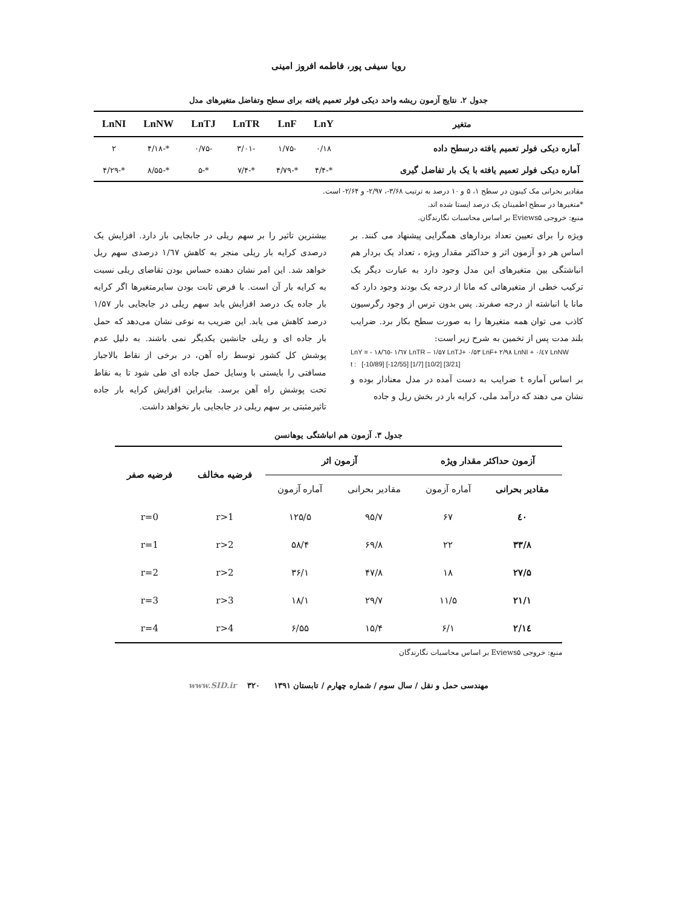رویا سیفی پور، فاطمه افروز امینی
جدول ۲. نتایج آزمون ریشه واحد دیکی فولر تعمیم یافته برای سطح وتفاضل متغیرهای مدل
| متغیر | LnY | LnF | LnTR | LnTJ | LnNW | LnNI |
| --- | --- | --- | --- | --- | --- | --- |
| آماره دیکی فولر تعمیم یافته درسطح داده | ۰/۱۸ | -۱/۷۵ | -۳/۰۱ | -۰/۷۵ | *-۴/۱۸ | ۲ |
| آماره دیکی فولر تعمیم یافته با یک بار تفاضل گیری | *-۴/۴ | *-۴/۷۹ | *-۷/۴ | *-۵ | *-۸/۵۵ | *-۴/۲۹ |
مقادیر بحرانی مک کینون در سطح ۱، ۵ و ۱۰ درصد به ترتیب ۳/۶۸-، ۲/۹۷- و ۲/۶۴- است.
*متغیرها در سطح اطمینان یک درصد ایستا شده اند.
منبع: خروجی Eviews۵ بر اساس محاسبات نگارندگان.
ویژه را برای تعیین تعداد بردارهای همگرایی پیشنهاد می کنند. بر اساس هر دو آزمون اثر و حداکثر مقدار ویژه ، تعداد یک بردار هم انباشتگی بین متغیرهای این مدل وجود دارد به عبارت دیگر یک ترکیب خطی از متغیرهائی که مانا از درجه یک بودند وجود دارد که مانا یا انباشته از درجه صفرند. پس بدون ترس از وجود رگرسیون کاذب می توان همه متغیرها را به صورت سطح بکار برد. ضرایب بلند مدت پس از تخمین به شرح زیر است:
LnY = - ۱۸/٦٥- ۱/٦۷ LnTR – ۱/۵۷ LnTJ+ ۰/۵۳ LnF+ ۲/۹۸ LnNI + ۰/٤۷ LnNW
t : [-10/89] [-12/55] [1/7] [10/2] [3/21]
بر اساس آماره t ضرایب به دست آمده در مدل معنادار بوده و نشان می دهند که درآمد ملی، کرایه بار در بخش ریل و جاده
بیشترین تاثیر را بر سهم ریلی در جابجایی بار دارد. افزایش یک درصدی کرایه بار ریلی منجر به کاهش ۱/٦۷ درصدی سهم ریل خواهد شد. این امر نشان دهنده حساس بودن تقاضای ریلی نسبت به کرایه بار آن است. با فرض ثابت بودن سایرمتغیرها اگر کرایه بار جاده یک درصد افزایش یابد سهم ریلی در جابجایی بار ۱/۵۷ درصد کاهش می یابد. این ضریب به نوعی نشان می‌دهد که حمل بار جاده ای و ریلی جانشین یکدیگر نمی باشند. به دلیل عدم پوشش کل کشور توسط راه آهن، در برخی از نقاط بالاجبار مسافتی را بایستی با وسایل حمل جاده ای طی شود تا به نقاط تحت پوشش راه آهن برسد. بنابراین افزایش کرایه بار جاده تاثیرمثبتی بر سهم ریلی در جابجایی بار نخواهد داشت.
جدول ۳. آزمون هم انباشتگی یوهانسن
| آزمون حداکثر مقدار ویژه | | آزمون اثر | | فرضیه مخالف | فرضیه صفر |
| --- | --- | --- | --- | --- | --- |
| مقادیر بحرانی | آماره آزمون | مقادیر بحرانی | آماره آزمون | | |
| ٤۰ | ۶۷ | ۹۵/۷ | ۱۲۵/۵ | r>1 | r=0 |
| ۳۳/۸ | ۲۲ | ۶۹/۸ | ۵۸/۴ | r>2 | r=1 |
| ۲۷/۵ | ۱۸ | ۴۷/۸ | ۳۶/۱ | r>2 | r=2 |
| ۲۱/۱ | ۱۱/۵ | ۲۹/۷ | ۱۸/۱ | r>3 | r=3 |
| ۱٤/۲ | ۶/۱ | ۱۵/۴ | ۶/۵۵ | r>4 | r=4 |
منبع: خروجی Eviews۵ بر اساس محاسبات نگارندگان
مهندسی حمل و نقل / سال سوم / شماره چهارم / تابستان ۱۳۹۱ ۳۲۰ www.SID.ir